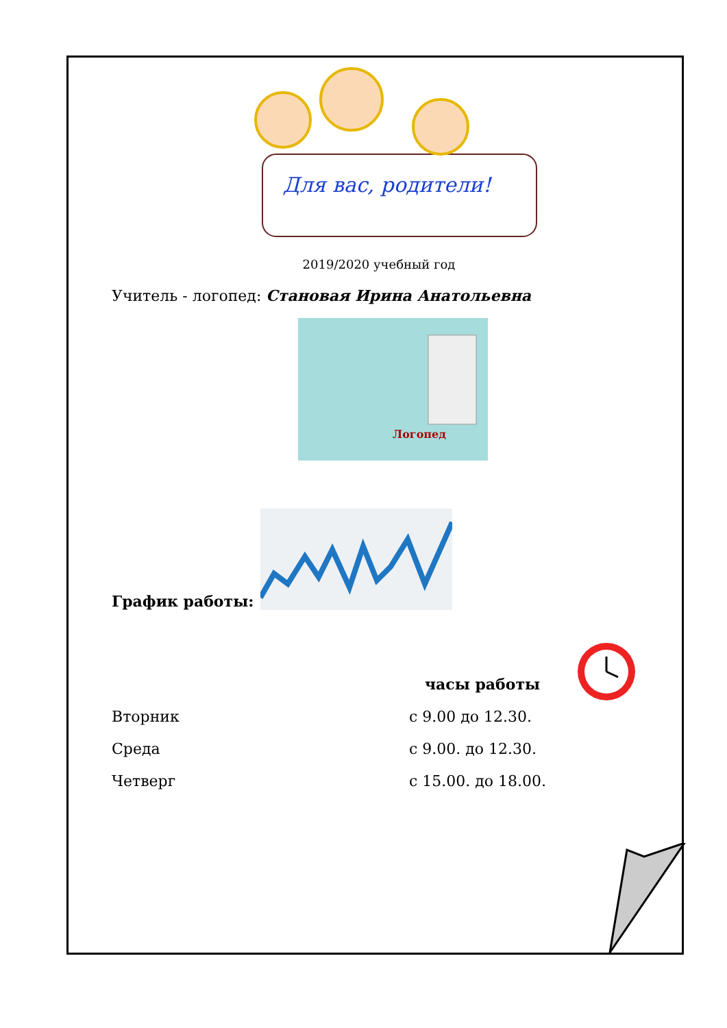Для вас, родители!
2019/2020 учебный год
Учитель - логопед: Становая Ирина Анатольевна
Логопед
График работы:
часы работы
Вторник с 9.00 до 12.30.
Среда с 9.00. до 12.30.
Четверг с 15.00. до 18.00.